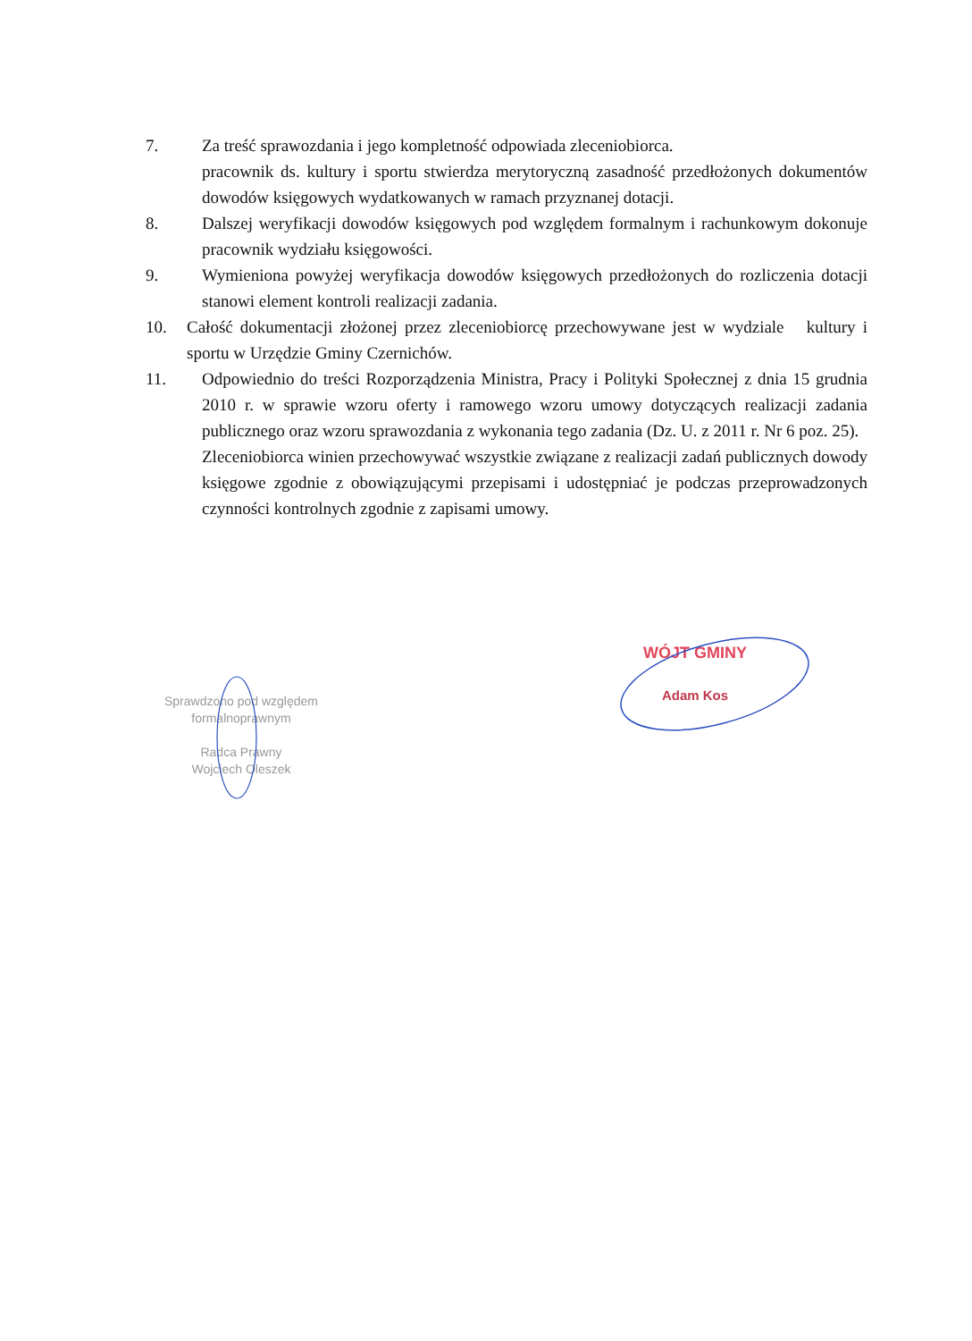7. Za treść sprawozdania i jego kompletność odpowiada zleceniobiorca.
pracownik ds. kultury i sportu stwierdza merytoryczną zasadność przedłożonych dokumentów dowodów księgowych wydatkowanych w ramach przyznanej dotacji.
8. Dalszej weryfikacji dowodów księgowych pod względem formalnym i rachunkowym dokonuje pracownik wydziału księgowości.
9. Wymieniona powyżej weryfikacja dowodów księgowych przedłożonych do rozliczenia dotacji stanowi element kontroli realizacji zadania.
10. Całość dokumentacji złożonej przez zleceniobiorcę przechowywane jest w wydziale kultury i sportu w Urzędzie Gminy Czernichów.
11. Odpowiednio do treści Rozporządzenia Ministra, Pracy i Polityki Społecznej z dnia 15 grudnia 2010 r. w sprawie wzoru oferty i ramowego wzoru umowy dotyczących realizacji zadania publicznego oraz wzoru sprawozdania z wykonania tego zadania (Dz. U. z 2011 r. Nr 6 poz. 25).
Zleceniobiorca winien przechowywać wszystkie związane z realizacji zadań publicznych dowody księgowe zgodnie z obowiązującymi przepisami i udostępniać je podczas przeprowadzonych czynności kontrolnych zgodnie z zapisami umowy.
Sprawdzono pod względem
formalnoprawnym
Radca Prawny
Wojciech Oleszek
WÓJT GMINY
Adam Kos